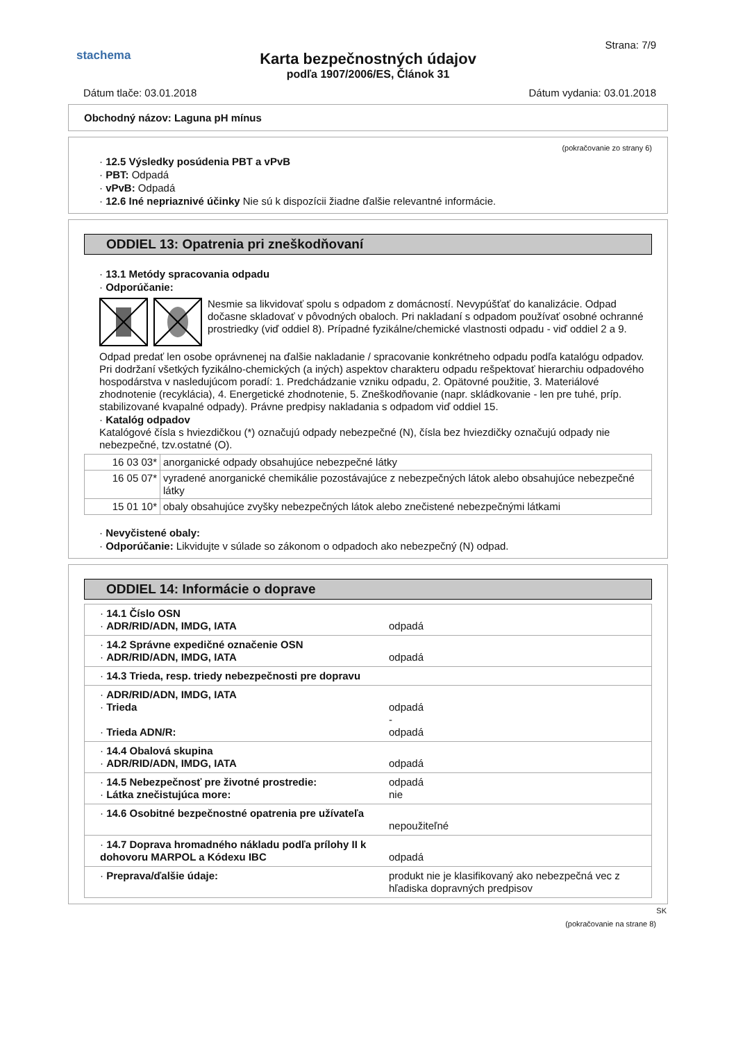stachema
Strana: 7/9
Karta bezpečnostných údajov
podľa 1907/2006/ES, Článok 31
Dátum tlače: 03.01.2018 Dátum vydania: 03.01.2018
Obchodný názov: Laguna pH mínus
(pokračovanie zo strany 6)
· 12.5 Výsledky posúdenia PBT a vPvB
· PBT: Odpadá
· vPvB: Odpadá
· 12.6 Iné nepriaznivé účinky Nie sú k dispozícii žiadne ďalšie relevantné informácie.
ODDIEL 13: Opatrenia pri zneškodňovaní
· 13.1 Metódy spracovania odpadu
· Odporúčanie:
Nesmie sa likvidovať spolu s odpadom z domácností. Nevypúšťať do kanalizácie. Odpad dočasne skladovať v pôvodných obaloch. Pri nakladaní s odpadom používať osobné ochranné prostriedky (viď oddiel 8). Prípadné fyzikálne/chemické vlastnosti odpadu - viď oddiel 2 a 9.
Odpad predať len osobe oprávnenej na ďalšie nakladanie / spracovanie konkrétneho odpadu podľa katalógu odpadov. Pri dodržaní všetkých fyzikálno-chemických (a iných) aspektov charakteru odpadu rešpektovať hierarchiu odpadového hospodárstva v nasledujúcom poradí: 1. Predchádzanie vzniku odpadu, 2. Opätovné použitie, 3. Materiálové zhodnotenie (recyklácia), 4. Energetické zhodnotenie, 5. Zneškodňovanie (napr. skládkovanie - len pre tuhé, príp. stabilizované kvapalné odpady). Právne predpisy nakladania s odpadom viď oddiel 15.
· Katalóg odpadov
Katalógové čísla s hviezdičkou (*) označujú odpady nebezpečné (N), čísla bez hviezdičky označujú odpady nie nebezpečné, tzv.ostatné (O).
| 16 03 03* | anorganické odpady obsahujúce nebezpečné látky |
| 16 05 07* | vyradené anorganické chemikálie pozostávajúce z nebezpečných látok alebo obsahujúce nebezpečné látky |
| 15 01 10* | obaly obsahujúce zvyšky nebezpečných látok alebo znečistené nebezpečnými látkami |
· Nevyčistené obaly:
· Odporúčanie: Likvidujte v súlade so zákonom o odpadoch ako nebezpečný (N) odpad.
ODDIEL 14: Informácie o doprave
| · 14.1 Číslo OSN · ADR/RID/ADN, IMDG, IATA | odpadá |
| · 14.2 Správne expedičné označenie OSN · ADR/RID/ADN, IMDG, IATA | odpadá |
| · 14.3 Trieda, resp. triedy nebezpečnosti pre dopravu | |
| · ADR/RID/ADN, IMDG, IATA · Trieda · Trieda ADN/R: | odpadá - odpadá |
| · 14.4 Obalová skupina · ADR/RID/ADN, IMDG, IATA | odpadá |
| · 14.5 Nebezpečnosť pre životné prostredie: · Látka znečistujúca more: | odpadá nie |
| · 14.6 Osobitné bezpečnostné opatrenia pre užívateľa | nepoužiteľné |
| · 14.7 Doprava hromadného nákladu podľa prílohy II k dohovoru MARPOL a Kódexu IBC | odpadá |
| · Preprava/ďalšie údaje: | produkt nie je klasifikovaný ako nebezpečná vec z hľadiska dopravných predpisov |
SK
(pokračovanie na strane 8)